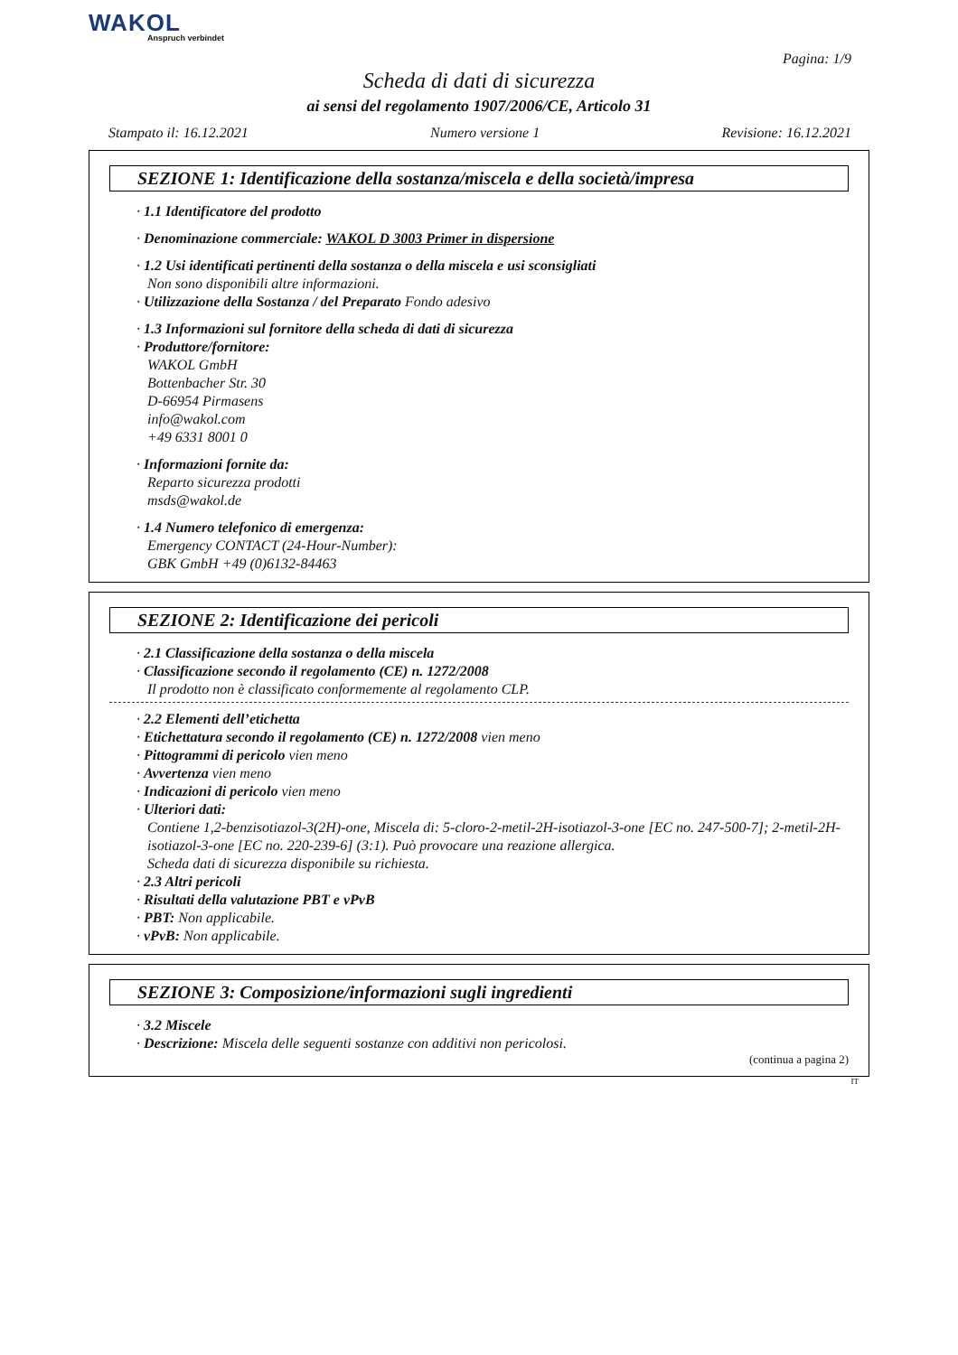WAKOL
Anspruch verbindet
Pagina: 1/9
Scheda di dati di sicurezza
ai sensi del regolamento 1907/2006/CE, Articolo 31
Stampato il: 16.12.2021 Numero versione 1 Revisione: 16.12.2021
SEZIONE 1: Identificazione della sostanza/miscela e della società/impresa
· 1.1 Identificatore del prodotto
· Denominazione commerciale: WAKOL D 3003 Primer in dispersione
· 1.2 Usi identificati pertinenti della sostanza o della miscela e usi sconsigliati
Non sono disponibili altre informazioni.
· Utilizzazione della Sostanza / del Preparato Fondo adesivo
· 1.3 Informazioni sul fornitore della scheda di dati di sicurezza
· Produttore/fornitore:
WAKOL GmbH
Bottenbacher Str. 30
D-66954 Pirmasens
info@wakol.com
+49 6331 8001 0
· Informazioni fornite da:
Reparto sicurezza prodotti
msds@wakol.de
· 1.4 Numero telefonico di emergenza:
Emergency CONTACT (24-Hour-Number):
GBK GmbH +49 (0)6132-84463
SEZIONE 2: Identificazione dei pericoli
· 2.1 Classificazione della sostanza o della miscela
· Classificazione secondo il regolamento (CE) n. 1272/2008
Il prodotto non è classificato conformemente al regolamento CLP.
· 2.2 Elementi dell’etichetta
· Etichettatura secondo il regolamento (CE) n. 1272/2008 vien meno
· Pittogrammi di pericolo vien meno
· Avvertenza vien meno
· Indicazioni di pericolo vien meno
· Ulteriori dati:
Contiene 1,2-benzisotiazol-3(2H)-one, Miscela di: 5-cloro-2-metil-2H-isotiazol-3-one [EC no. 247-500-7]; 2-metil-2H-isotiazol-3-one [EC no. 220-239-6] (3:1). Può provocare una reazione allergica.
Scheda dati di sicurezza disponibile su richiesta.
· 2.3 Altri pericoli
· Risultati della valutazione PBT e vPvB
· PBT: Non applicabile.
· vPvB: Non applicabile.
SEZIONE 3: Composizione/informazioni sugli ingredienti
· 3.2 Miscele
· Descrizione: Miscela delle seguenti sostanze con additivi non pericolosi.
(continua a pagina 2)
IT